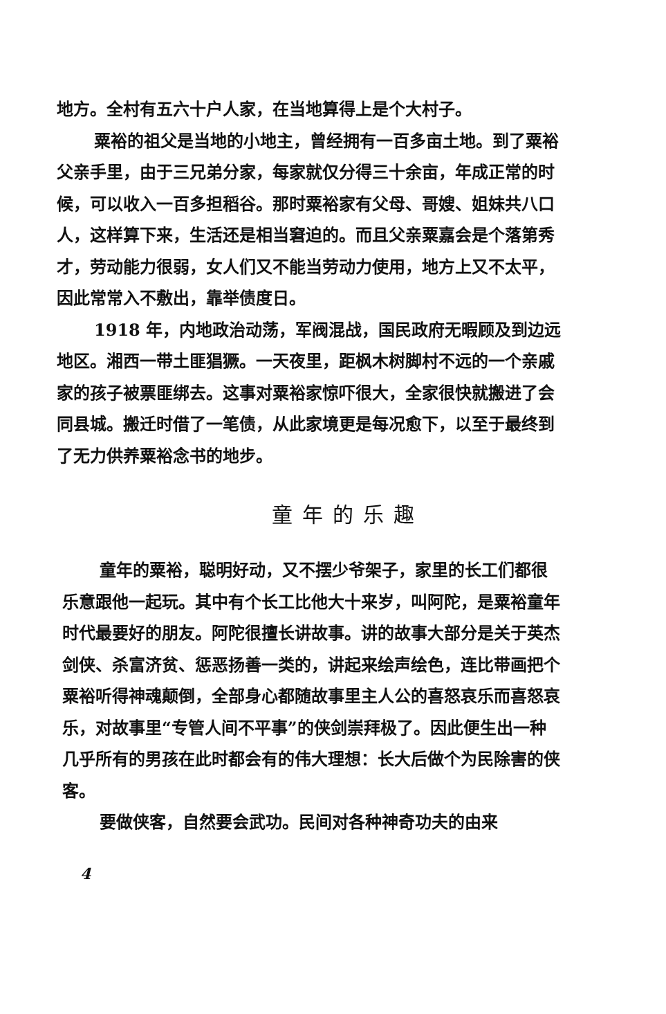地方。全村有五六十户人家，在当地算得上是个大村子。
粟裕的祖父是当地的小地主，曾经拥有一百多亩土地。到了粟裕父亲手里，由于三兄弟分家，每家就仅分得三十余亩，年成正常的时候，可以收入一百多担稻谷。那时粟裕家有父母、哥嫂、姐妹共八口人，这样算下来，生活还是相当窘迫的。而且父亲粟嘉会是个落第秀才，劳动能力很弱，女人们又不能当劳动力使用，地方上又不太平，因此常常入不敷出，靠举债度日。
1918 年，内地政治动荡，军阀混战，国民政府无暇顾及到边远地区。湘西一带土匪猖獗。一天夜里，距枫木树脚村不远的一个亲戚家的孩子被票匪绑去。这事对粟裕家惊吓很大，全家很快就搬进了会同县城。搬迁时借了一笔债，从此家境更是每况愈下，以至于最终到了无力供养粟裕念书的地步。
童年的乐趣
童年的粟裕，聪明好动，又不摆少爷架子，家里的长工们都很乐意跟他一起玩。其中有个长工比他大十来岁，叫阿陀，是粟裕童年时代最要好的朋友。阿陀很擅长讲故事。讲的故事大部分是关于英杰剑侠、杀富济贫、惩恶扬善一类的，讲起来绘声绘色，连比带画把个粟裕听得神魂颠倒，全部身心都随故事里主人公的喜怒哀乐而喜怒哀乐，对故事里“专管人间不平事”的侠剑崇拜极了。因此便生出一种几乎所有的男孩在此时都会有的伟大理想：长大后做个为民除害的侠客。
要做侠客，自然要会武功。民间对各种神奇功夫的由来
4